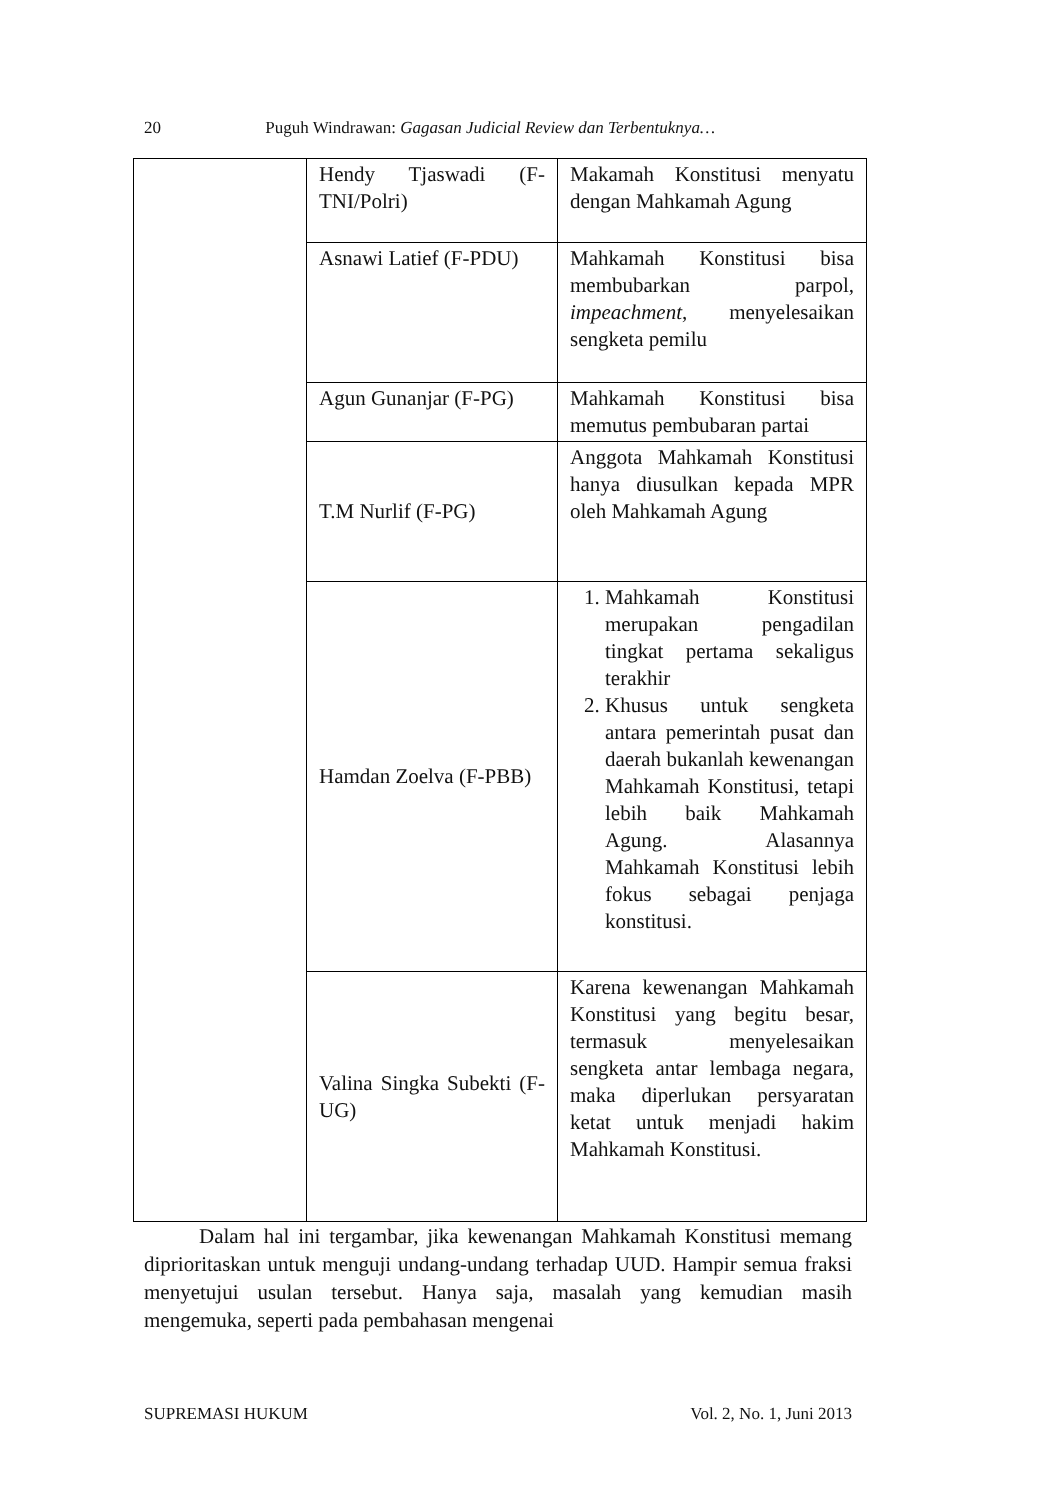20 Puguh Windrawan: Gagasan Judicial Review dan Terbentuknya…
| | Hendy Tjaswadi (F-TNI/Polri) | Makamah Konstitusi menyatu dengan Mahkamah Agung |
| | Asnawi Latief (F-PDU) | Mahkamah Konstitusi bisa membubarkan parpol, impeachment , menyelesaikan sengketa pemilu |
| | Agun Gunanjar (F-PG) | Mahkamah Konstitusi bisa memutus pembubaran partai |
| | T.M Nurlif (F-PG) | Anggota Mahkamah Konstitusi hanya diusulkan kepada MPR oleh Mahkamah Agung |
| | Hamdan Zoelva (F-PBB) | 1. Mahkamah Konstitusi merupakan pengadilan tingkat pertama sekaligus terakhir 2. Khusus untuk sengketa antara pemerintah pusat dan daerah bukanlah kewenangan Mahkamah Konstitusi, tetapi lebih baik Mahkamah Agung. Alasannya Mahkamah Konstitusi lebih fokus sebagai penjaga konstitusi. |
| | Valina Singka Subekti (F-UG) | Karena kewenangan Mahkamah Konstitusi yang begitu besar, termasuk menyelesaikan sengketa antar lembaga negara, maka diperlukan persyaratan ketat untuk menjadi hakim Mahkamah Konstitusi. |
Dalam hal ini tergambar, jika kewenangan Mahkamah Konstitusi memang diprioritaskan untuk menguji undang-undang terhadap UUD. Hampir semua fraksi menyetujui usulan tersebut. Hanya saja, masalah yang kemudian masih mengemuka, seperti pada pembahasan mengenai
SUPREMASI HUKUM Vol. 2, No. 1, Juni 2013